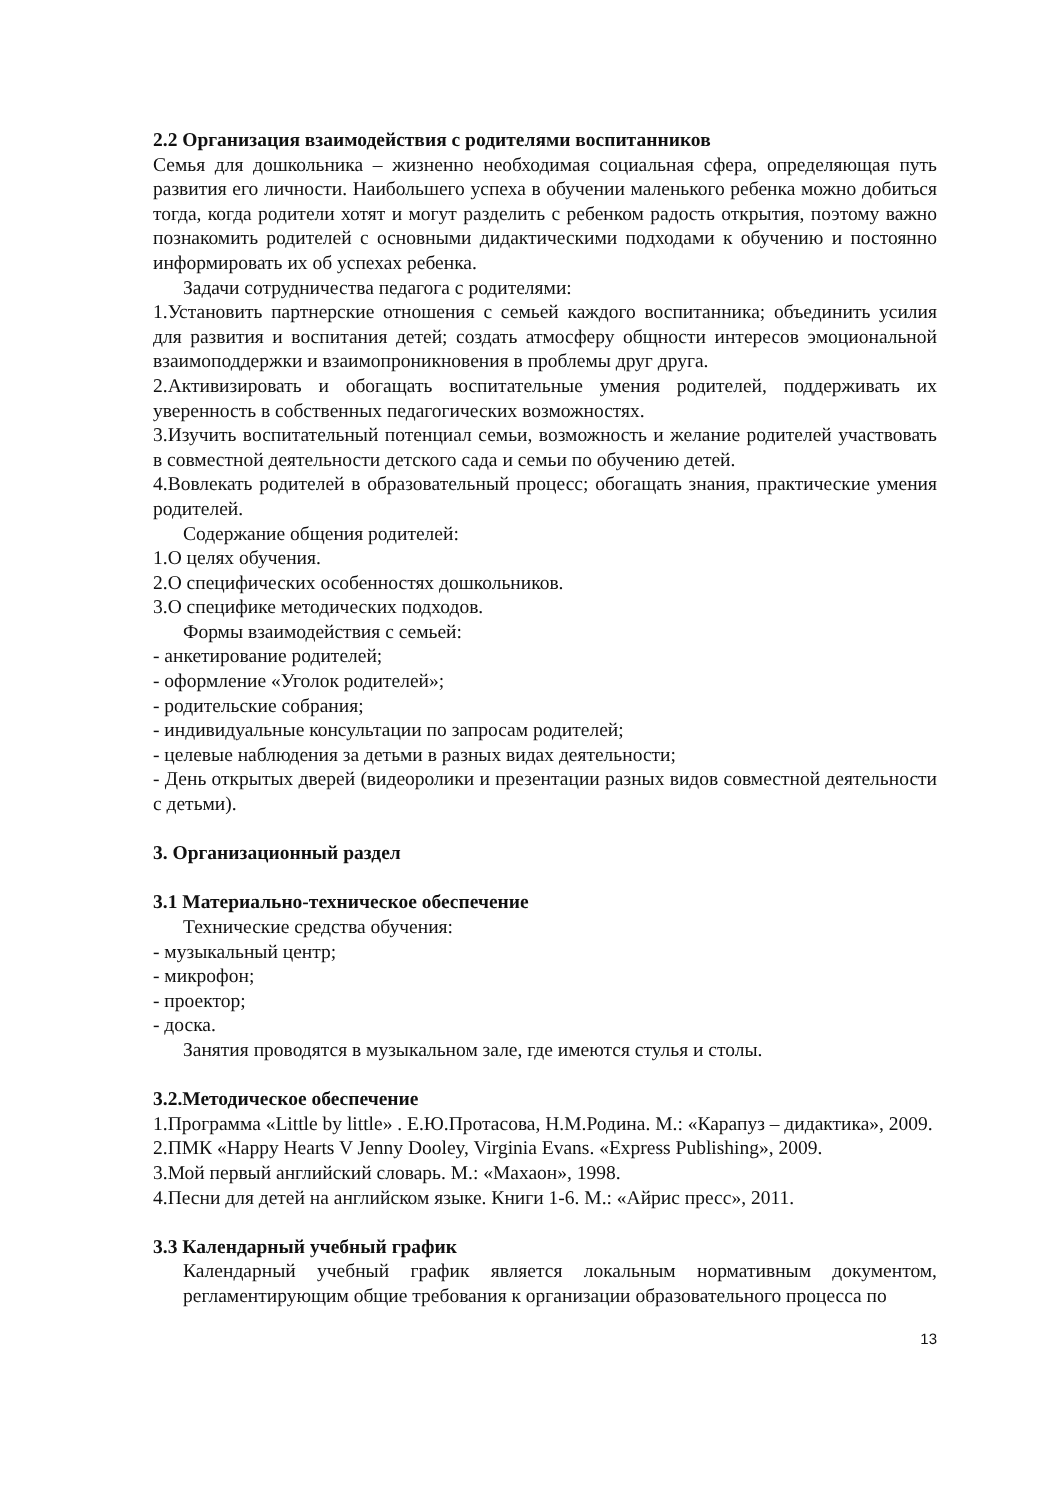2.2 Организация взаимодействия с родителями воспитанников
Семья для дошкольника – жизненно необходимая социальная сфера, определяющая путь развития его личности. Наибольшего успеха в обучении маленького ребенка можно добиться тогда, когда родители хотят и могут разделить с ребенком радость открытия, поэтому важно познакомить родителей с основными дидактическими подходами к обучению и постоянно информировать их об успехах ребенка.
Задачи сотрудничества педагога с родителями:
1.Установить партнерские отношения с семьей каждого воспитанника; объединить усилия для развития и воспитания детей; создать атмосферу общности интересов эмоциональной взаимоподдержки и взаимопроникновения в проблемы друг друга.
2.Активизировать и обогащать воспитательные умения родителей, поддерживать их уверенность в собственных педагогических возможностях.
3.Изучить воспитательный потенциал семьи, возможность и желание родителей участвовать в совместной деятельности детского сада и семьи по обучению детей.
4.Вовлекать родителей в образовательный процесс; обогащать знания, практические умения родителей.
Содержание общения родителей:
1.О целях обучения.
2.О специфических особенностях дошкольников.
3.О специфике методических подходов.
Формы взаимодействия с семьей:
- анкетирование родителей;
- оформление «Уголок родителей»;
- родительские собрания;
- индивидуальные консультации по запросам родителей;
- целевые наблюдения за детьми в разных видах деятельности;
- День открытых дверей (видеоролики и презентации разных видов совместной деятельности с детьми).
3. Организационный раздел
3.1 Материально-техническое обеспечение
Технические средства обучения:
- музыкальный центр;
- микрофон;
- проектор;
- доска.
Занятия проводятся в музыкальном зале, где имеются стулья и столы.
3.2.Методическое обеспечение
1.Программа «Little by little» . Е.Ю.Протасова, Н.М.Родина. М.: «Карапуз – дидактика», 2009.
2.ПМК «Happy Hearts V Jenny Dooley, Virginia Evans. «Express Publishing», 2009.
3.Мой первый английский словарь. М.: «Махаон», 1998.
4.Песни для детей на английском языке. Книги 1-6. М.: «Айрис пресс», 2011.
3.3 Календарный учебный график
Календарный учебный график является локальным нормативным документом, регламентирующим общие требования к организации образовательного процесса по
13